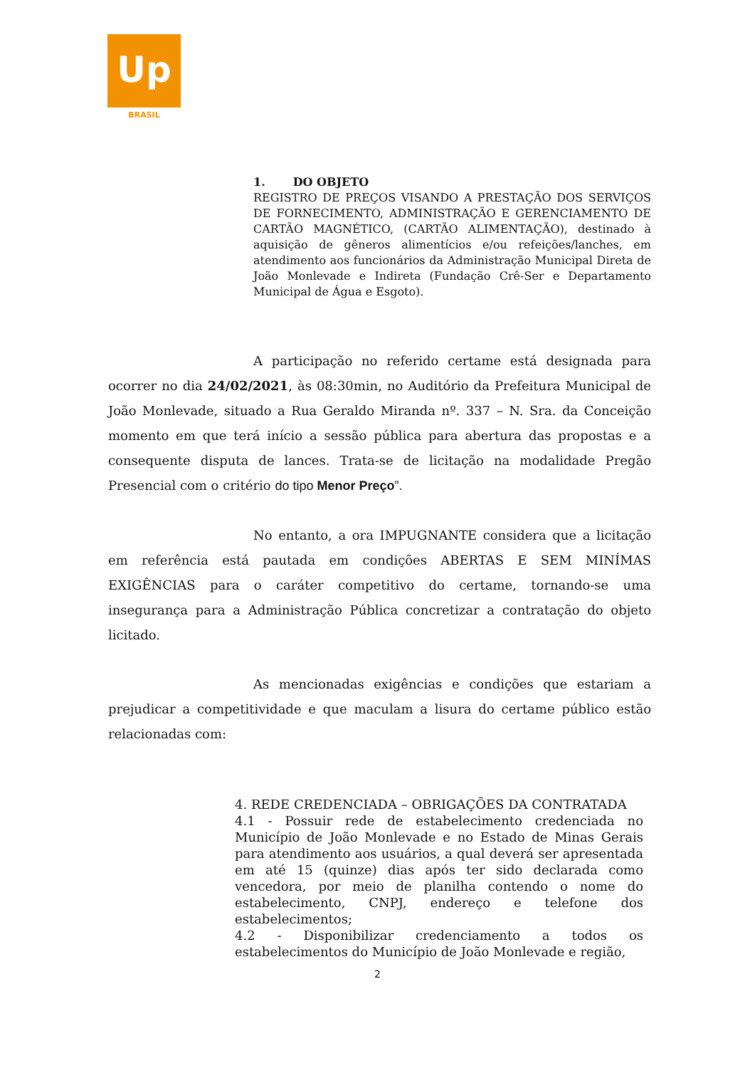Up
BRASIL
1. DO OBJETO
REGISTRO DE PREÇOS VISANDO A PRESTAÇÃO DOS SERVIÇOS DE FORNECIMENTO, ADMINISTRAÇÃO E GERENCIAMENTO DE CARTÃO MAGNÉTICO, (CARTÃO ALIMENTAÇÃO), destinado à aquisição de gêneros alimentícios e/ou refeições/lanches, em atendimento aos funcionários da Administração Municipal Direta de João Monlevade e Indireta (Fundação Crê-Ser e Departamento Municipal de Água e Esgoto).
A participação no referido certame está designada para ocorrer no dia 24/02/2021, às 08:30min, no Auditório da Prefeitura Municipal de João Monlevade, situado a Rua Geraldo Miranda nº. 337 – N. Sra. da Conceição momento em que terá início a sessão pública para abertura das propostas e a consequente disputa de lances. Trata-se de licitação na modalidade Pregão Presencial com o critério do tipo Menor Preço”.
No entanto, a ora IMPUGNANTE considera que a licitação em referência está pautada em condições ABERTAS E SEM MINÍMAS EXIGÊNCIAS para o caráter competitivo do certame, tornando-se uma insegurança para a Administração Pública concretizar a contratação do objeto licitado.
As mencionadas exigências e condições que estariam a prejudicar a competitividade e que maculam a lisura do certame público estão relacionadas com:
4. REDE CREDENCIADA – OBRIGAÇÕES DA CONTRATADA
4.1 - Possuir rede de estabelecimento credenciada no Município de João Monlevade e no Estado de Minas Gerais para atendimento aos usuários, a qual deverá ser apresentada em até 15 (quinze) dias após ter sido declarada como vencedora, por meio de planilha contendo o nome do estabelecimento, CNPJ, endereço e telefone dos estabelecimentos;
4.2 - Disponibilizar credenciamento a todos os estabelecimentos do Município de João Monlevade e região,
2